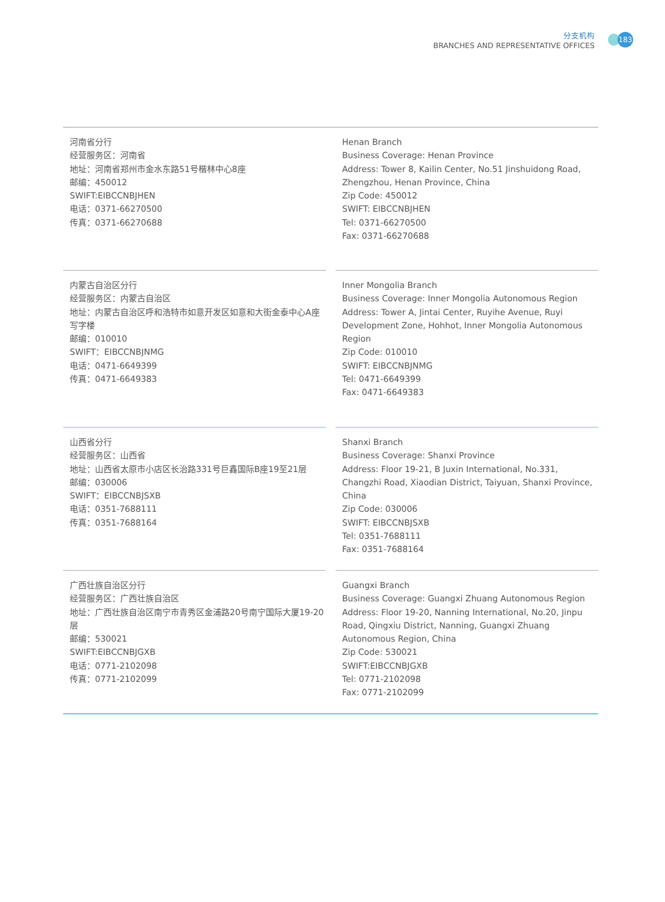分支机构
BRANCHES AND REPRESENTATIVE OFFICES
183
河南省分行
经营服务区：河南省
地址：河南省郑州市金水东路51号楷林中心8座
邮编：450012
SWIFT:EIBCCNBJHEN
电话：0371-66270500
传真：0371-66270688
Henan Branch
Business Coverage: Henan Province
Address: Tower 8, Kailin Center, No.51 Jinshuidong Road, Zhengzhou, Henan Province, China
Zip Code: 450012
SWIFT: EIBCCNBJHEN
Tel: 0371-66270500
Fax: 0371-66270688
内蒙古自治区分行
经营服务区：内蒙古自治区
地址：内蒙古自治区呼和浩特市如意开发区如意和大街金泰中心A座写字楼
邮编：010010
SWIFT：EIBCCNBJNMG
电话：0471-6649399
传真：0471-6649383
Inner Mongolia Branch
Business Coverage: Inner Mongolia Autonomous Region
Address: Tower A, Jintai Center, Ruyihe Avenue, Ruyi Development Zone, Hohhot, Inner Mongolia Autonomous Region
Zip Code: 010010
SWIFT: EIBCCNBJNMG
Tel: 0471-6649399
Fax: 0471-6649383
山西省分行
经营服务区：山西省
地址：山西省太原市小店区长治路331号巨鑫国际B座19至21层
邮编：030006
SWIFT：EIBCCNBJSXB
电话：0351-7688111
传真：0351-7688164
Shanxi Branch
Business Coverage: Shanxi Province
Address: Floor 19-21, B Juxin International, No.331, Changzhi Road, Xiaodian District, Taiyuan, Shanxi Province, China
Zip Code: 030006
SWIFT: EIBCCNBJSXB
Tel: 0351-7688111
Fax: 0351-7688164
广西壮族自治区分行
经营服务区：广西壮族自治区
地址：广西壮族自治区南宁市青秀区金浦路20号南宁国际大厦19-20层
邮编：530021
SWIFT:EIBCCNBJGXB
电话：0771-2102098
传真：0771-2102099
Guangxi Branch
Business Coverage: Guangxi Zhuang Autonomous Region
Address: Floor 19-20, Nanning International, No.20, Jinpu Road, Qingxiu District, Nanning, Guangxi Zhuang Autonomous Region, China
Zip Code: 530021
SWIFT:EIBCCNBJGXB
Tel: 0771-2102098
Fax: 0771-2102099